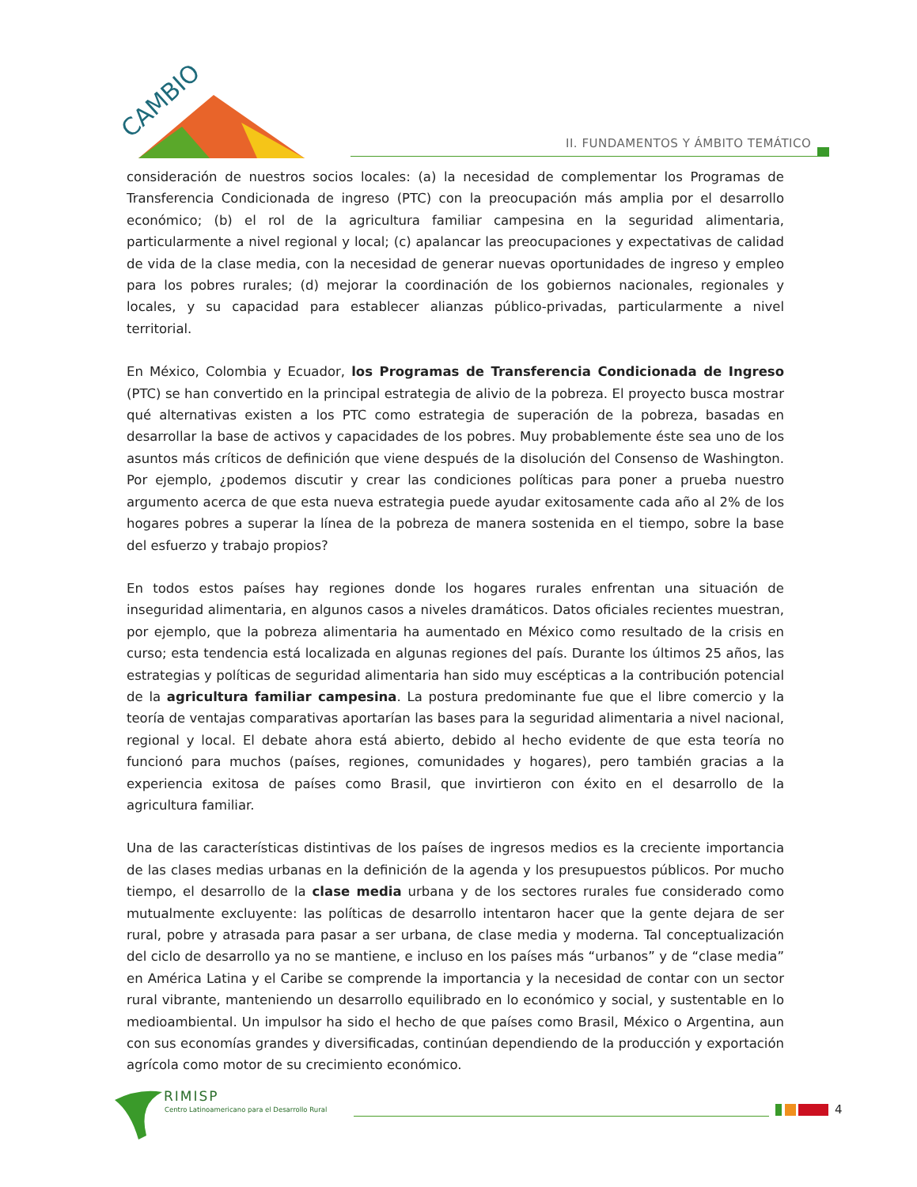CAMBIO
II. FUNDAMENTOS Y ÁMBITO TEMÁTICO
consideración de nuestros socios locales: (a) la necesidad de complementar los Programas de Transferencia Condicionada de ingreso (PTC) con la preocupación más amplia por el desarrollo económico; (b) el rol de la agricultura familiar campesina en la seguridad alimentaria, particularmente a nivel regional y local; (c) apalancar las preocupaciones y expectativas de calidad de vida de la clase media, con la necesidad de generar nuevas oportunidades de ingreso y empleo para los pobres rurales; (d) mejorar la coordinación de los gobiernos nacionales, regionales y locales, y su capacidad para establecer alianzas público-privadas, particularmente a nivel territorial.
En México, Colombia y Ecuador, los Programas de Transferencia Condicionada de Ingreso (PTC) se han convertido en la principal estrategia de alivio de la pobreza. El proyecto busca mostrar qué alternativas existen a los PTC como estrategia de superación de la pobreza, basadas en desarrollar la base de activos y capacidades de los pobres. Muy probablemente éste sea uno de los asuntos más críticos de definición que viene después de la disolución del Consenso de Washington. Por ejemplo, ¿podemos discutir y crear las condiciones políticas para poner a prueba nuestro argumento acerca de que esta nueva estrategia puede ayudar exitosamente cada año al 2% de los hogares pobres a superar la línea de la pobreza de manera sostenida en el tiempo, sobre la base del esfuerzo y trabajo propios?
En todos estos países hay regiones donde los hogares rurales enfrentan una situación de inseguridad alimentaria, en algunos casos a niveles dramáticos. Datos oficiales recientes muestran, por ejemplo, que la pobreza alimentaria ha aumentado en México como resultado de la crisis en curso; esta tendencia está localizada en algunas regiones del país. Durante los últimos 25 años, las estrategias y políticas de seguridad alimentaria han sido muy escépticas a la contribución potencial de la agricultura familiar campesina. La postura predominante fue que el libre comercio y la teoría de ventajas comparativas aportarían las bases para la seguridad alimentaria a nivel nacional, regional y local. El debate ahora está abierto, debido al hecho evidente de que esta teoría no funcionó para muchos (países, regiones, comunidades y hogares), pero también gracias a la experiencia exitosa de países como Brasil, que invirtieron con éxito en el desarrollo de la agricultura familiar.
Una de las características distintivas de los países de ingresos medios es la creciente importancia de las clases medias urbanas en la definición de la agenda y los presupuestos públicos. Por mucho tiempo, el desarrollo de la clase media urbana y de los sectores rurales fue considerado como mutualmente excluyente: las políticas de desarrollo intentaron hacer que la gente dejara de ser rural, pobre y atrasada para pasar a ser urbana, de clase media y moderna. Tal conceptualización del ciclo de desarrollo ya no se mantiene, e incluso en los países más “urbanos” y de “clase media” en América Latina y el Caribe se comprende la importancia y la necesidad de contar con un sector rural vibrante, manteniendo un desarrollo equilibrado en lo económico y social, y sustentable en lo medioambiental. Un impulsor ha sido el hecho de que países como Brasil, México o Argentina, aun con sus economías grandes y diversificadas, continúan dependiendo de la producción y exportación agrícola como motor de su crecimiento económico.
RIMISP
Centro Latinoamericano para el Desarrollo Rural
4